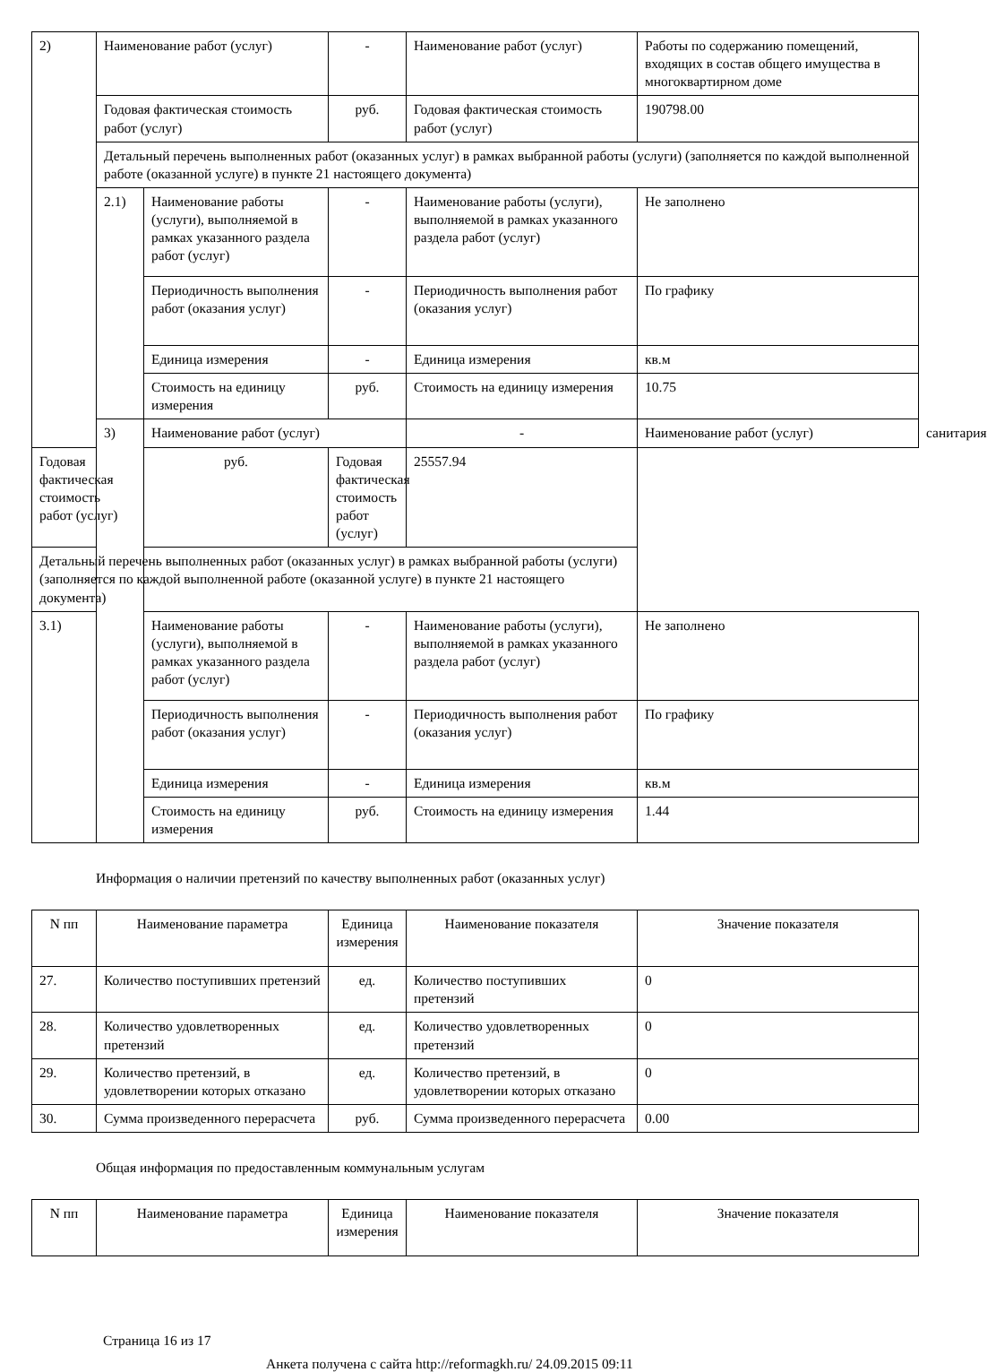| 2) | Наименование работ (услуг) | | - | Наименование работ (услуг) | Работы по содержанию помещений, входящих в состав общего имущества в многоквартирном доме | |
| | Годовая фактическая стоимость работ (услуг) | | руб. | Годовая фактическая стоимость работ (услуг) | 190798.00 | |
| | Детальный перечень выполненных работ (оказанных услуг) в рамках выбранной работы (услуги) (заполняется по каждой выполненной работе (оказанной услуге) в пункте 21 настоящего документа) | | | | | |
| | 2.1) | Наименование работы (услуги), выполняемой в рамках указанного раздела работ (услуг) | - | Наименование работы (услуги), выполняемой в рамках указанного раздела работ (услуг) | Не заполнено | |
| | | Периодичность выполнения работ (оказания услуг) | - | Периодичность выполнения работ (оказания услуг) | По графику | |
| | | Единица измерения | - | Единица измерения | кв.м | |
| | | Стоимость на единицу измерения | руб. | Стоимость на единицу измерения | 10.75 | |
| | 3) | Наименование работ (услуг) | | - | Наименование работ (услуг) | санитария |
| Годовая фактическая стоимость работ (услуг) | | руб. | Годовая фактическая стоимость работ (услуг) | 25557.94 | | |
| Детальный перечень выполненных работ (оказанных услуг) в рамках выбранной работы (услуги) (заполняется по каждой выполненной работе (оказанной услуге) в пункте 21 настоящего документа) | | | | | | |
| 3.1) | | Наименование работы (услуги), выполняемой в рамках указанного раздела работ (услуг) | - | Наименование работы (услуги), выполняемой в рамках указанного раздела работ (услуг) | Не заполнено | |
| | | Периодичность выполнения работ (оказания услуг) | - | Периодичность выполнения работ (оказания услуг) | По графику | |
| | | Единица измерения | - | Единица измерения | кв.м | |
| | | Стоимость на единицу измерения | руб. | Стоимость на единицу измерения | 1.44 | |
Информация о наличии претензий по качеству выполненных работ (оказанных услуг)
| N пп | Наименование параметра | Единица измерения | Наименование показателя | Значение показателя |
| --- | --- | --- | --- | --- |
| 27. | Количество поступивших претензий | ед. | Количество поступивших претензий | 0 |
| 28. | Количество удовлетворенных претензий | ед. | Количество удовлетворенных претензий | 0 |
| 29. | Количество претензий, в удовлетворении которых отказано | ед. | Количество претензий, в удовлетворении которых отказано | 0 |
| 30. | Сумма произведенного перерасчета | руб. | Сумма произведенного перерасчета | 0.00 |
Общая информация по предоставленным коммунальным услугам
| N пп | Наименование параметра | Единица измерения | Наименование показателя | Значение показателя |
| --- | --- | --- | --- | --- |
Страница 16 из 17
Анкета получена с сайта http://reformagkh.ru/ 24.09.2015 09:11